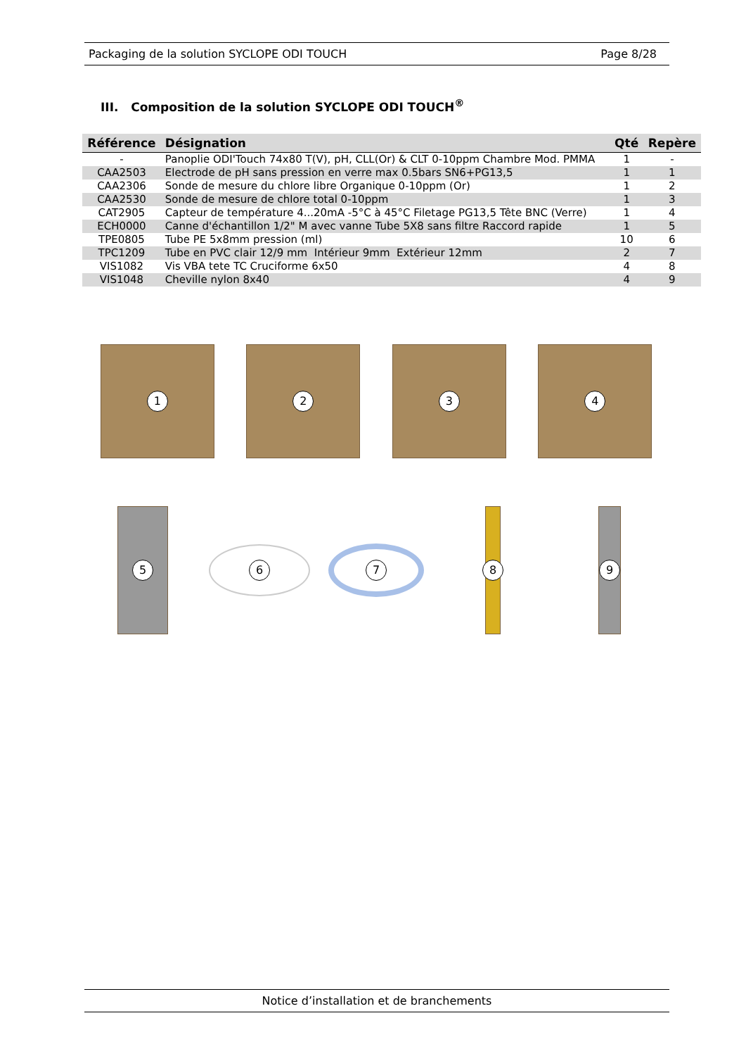Packaging de la solution SYCLOPE ODI TOUCH Page 8/28
III. Composition de la solution SYCLOPE ODI TOUCH<sup>®</sup>
| Référence | Désignation | Qté | Repère |
| --- | --- | --- | --- |
| - | Panoplie ODI'Touch 74x80 T(V), pH, CLL(Or) & CLT 0-10ppm Chambre Mod. PMMA | 1 | - |
| CAA2503 | Electrode de pH sans pression en verre max 0.5bars SN6+PG13,5 | 1 | 1 |
| CAA2306 | Sonde de mesure du chlore libre Organique 0-10ppm (Or) | 1 | 2 |
| CAA2530 | Sonde de mesure de chlore total 0-10ppm | 1 | 3 |
| CAT2905 | Capteur de température 4...20mA -5°C à 45°C Filetage PG13,5 Tête BNC (Verre) | 1 | 4 |
| ECH0000 | Canne d'échantillon 1/2" M avec vanne Tube 5X8 sans filtre Raccord rapide | 1 | 5 |
| TPE0805 | Tube PE 5x8mm pression (ml) | 10 | 6 |
| TPC1209 | Tube en PVC clair 12/9 mm Intérieur 9mm Extérieur 12mm | 2 | 7 |
| VIS1082 | Vis VBA tete TC Cruciforme 6x50 | 4 | 8 |
| VIS1048 | Cheville nylon 8x40 | 4 | 9 |
1
2
3
4
5
6
7
8
9
Notice d’installation et de branchements